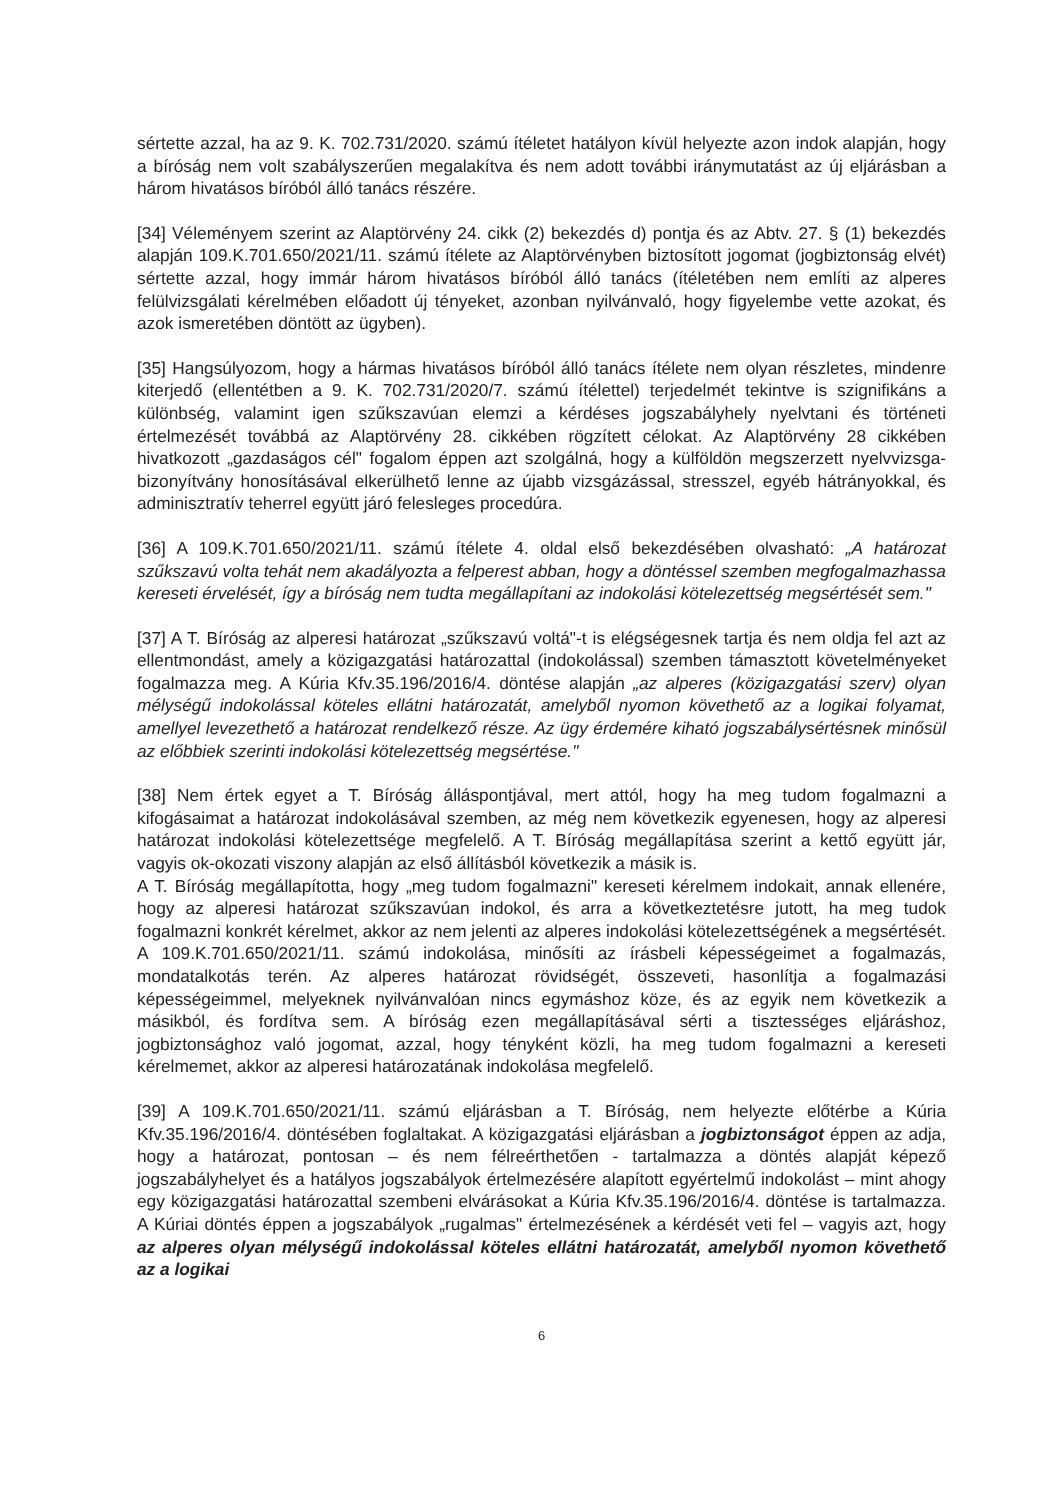sértette azzal, ha az 9. K. 702.731/2020. számú ítéletet hatályon kívül helyezte azon indok alapján, hogy a bíróság nem volt szabályszerűen megalakítva és nem adott további iránymutatást az új eljárásban a három hivatásos bíróból álló tanács részére.
[34] Véleményem szerint az Alaptörvény 24. cikk (2) bekezdés d) pontja és az Abtv. 27. § (1) bekezdés alapján 109.K.701.650/2021/11. számú ítélete az Alaptörvényben biztosított jogomat (jogbiztonság elvét) sértette azzal, hogy immár három hivatásos bíróból álló tanács (ítéletében nem említi az alperes felülvizsgálati kérelmében előadott új tényeket, azonban nyilvánvaló, hogy figyelembe vette azokat, és azok ismeretében döntött az ügyben).
[35] Hangsúlyozom, hogy a hármas hivatásos bíróból álló tanács ítélete nem olyan részletes, mindenre kiterjedő (ellentétben a 9. K. 702.731/2020/7. számú ítélettel) terjedelmét tekintve is szignifikáns a különbség, valamint igen szűkszavúan elemzi a kérdéses jogszabályhely nyelvtani és történeti értelmezését továbbá az Alaptörvény 28. cikkében rögzített célokat. Az Alaptörvény 28 cikkében hivatkozott „gazdaságos cél" fogalom éppen azt szolgálná, hogy a külföldön megszerzett nyelvvizsga-bizonyítvány honosításával elkerülhető lenne az újabb vizsgázással, stresszel, egyéb hátrányokkal, és adminisztratív teherrel együtt járó felesleges procedúra.
[36] A 109.K.701.650/2021/11. számú ítélete 4. oldal első bekezdésében olvasható: „A határozat szűkszavú volta tehát nem akadályozta a felperest abban, hogy a döntéssel szemben megfogalmazhassa kereseti érvelését, így a bíróság nem tudta megállapítani az indokolási kötelezettség megsértését sem."
[37] A T. Bíróság az alperesi határozat „szűkszavú voltá"-t is elégségesnek tartja és nem oldja fel azt az ellentmondást, amely a közigazgatási határozattal (indokolással) szemben támasztott követelményeket fogalmazza meg. A Kúria Kfv.35.196/2016/4. döntése alapján „az alperes (közigazgatási szerv) olyan mélységű indokolással köteles ellátni határozatát, amelyből nyomon követhető az a logikai folyamat, amellyel levezethető a határozat rendelkező része. Az ügy érdemére kiható jogszabálysértésnek minősül az előbbiek szerinti indokolási kötelezettség megsértése."
[38] Nem értek egyet a T. Bíróság álláspontjával, mert attól, hogy ha meg tudom fogalmazni a kifogásaimat a határozat indokolásával szemben, az még nem következik egyenesen, hogy az alperesi határozat indokolási kötelezettsége megfelelő. A T. Bíróság megállapítása szerint a kettő együtt jár, vagyis ok-okozati viszony alapján az első állításból következik a másik is.
A T. Bíróság megállapította, hogy „meg tudom fogalmazni" kereseti kérelmem indokait, annak ellenére, hogy az alperesi határozat szűkszavúan indokol, és arra a következtetésre jutott, ha meg tudok fogalmazni konkrét kérelmet, akkor az nem jelenti az alperes indokolási kötelezettségének a megsértését. A 109.K.701.650/2021/11. számú indokolása, minősíti az írásbeli képességeimet a fogalmazás, mondatalkotás terén. Az alperes határozat rövidségét, összeveti, hasonlítja a fogalmazási képességeimmel, melyeknek nyilvánvalóan nincs egymáshoz köze, és az egyik nem következik a másikból, és fordítva sem. A bíróság ezen megállapításával sérti a tisztességes eljáráshoz, jogbiztonsághoz való jogomat, azzal, hogy tényként közli, ha meg tudom fogalmazni a kereseti kérelmemet, akkor az alperesi határozatának indokolása megfelelő.
[39] A 109.K.701.650/2021/11. számú eljárásban a T. Bíróság, nem helyezte előtérbe a Kúria Kfv.35.196/2016/4. döntésében foglaltakat. A közigazgatási eljárásban a jogbiztonságot éppen az adja, hogy a határozat, pontosan – és nem félreérthetően - tartalmazza a döntés alapját képező jogszabályhelyet és a hatályos jogszabályok értelmezésére alapított egyértelmű indokolást – mint ahogy egy közigazgatási határozattal szembeni elvárásokat a Kúria Kfv.35.196/2016/4. döntése is tartalmazza. A Kúriai döntés éppen a jogszabályok „rugalmas" értelmezésének a kérdését veti fel – vagyis azt, hogy az alperes olyan mélységű indokolással köteles ellátni határozatát, amelyből nyomon követhető az a logikai
6